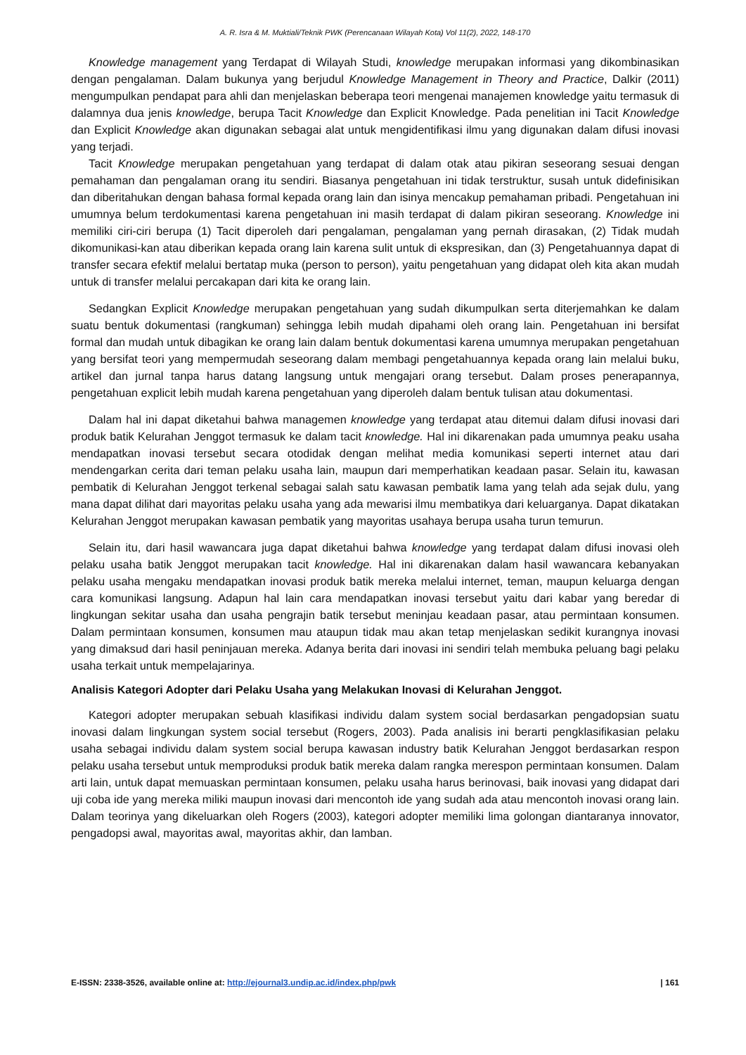A. R. Isra & M. Muktiali/Teknik PWK (Perencanaan Wilayah Kota) Vol 11(2), 2022, 148-170
Knowledge management yang Terdapat di Wilayah Studi, knowledge merupakan informasi yang dikombinasikan dengan pengalaman. Dalam bukunya yang berjudul Knowledge Management in Theory and Practice, Dalkir (2011) mengumpulkan pendapat para ahli dan menjelaskan beberapa teori mengenai manajemen knowledge yaitu termasuk di dalamnya dua jenis knowledge, berupa Tacit Knowledge dan Explicit Knowledge. Pada penelitian ini Tacit Knowledge dan Explicit Knowledge akan digunakan sebagai alat untuk mengidentifikasi ilmu yang digunakan dalam difusi inovasi yang terjadi.
Tacit Knowledge merupakan pengetahuan yang terdapat di dalam otak atau pikiran seseorang sesuai dengan pemahaman dan pengalaman orang itu sendiri. Biasanya pengetahuan ini tidak terstruktur, susah untuk didefinisikan dan diberitahukan dengan bahasa formal kepada orang lain dan isinya mencakup pemahaman pribadi. Pengetahuan ini umumnya belum terdokumentasi karena pengetahuan ini masih terdapat di dalam pikiran seseorang. Knowledge ini memiliki ciri-ciri berupa (1) Tacit diperoleh dari pengalaman, pengalaman yang pernah dirasakan, (2) Tidak mudah dikomunikasi-kan atau diberikan kepada orang lain karena sulit untuk di ekspresikan, dan (3) Pengetahuannya dapat di transfer secara efektif melalui bertatap muka (person to person), yaitu pengetahuan yang didapat oleh kita akan mudah untuk di transfer melalui percakapan dari kita ke orang lain.
Sedangkan Explicit Knowledge merupakan pengetahuan yang sudah dikumpulkan serta diterjemahkan ke dalam suatu bentuk dokumentasi (rangkuman) sehingga lebih mudah dipahami oleh orang lain. Pengetahuan ini bersifat formal dan mudah untuk dibagikan ke orang lain dalam bentuk dokumentasi karena umumnya merupakan pengetahuan yang bersifat teori yang mempermudah seseorang dalam membagi pengetahuannya kepada orang lain melalui buku, artikel dan jurnal tanpa harus datang langsung untuk mengajari orang tersebut. Dalam proses penerapannya, pengetahuan explicit lebih mudah karena pengetahuan yang diperoleh dalam bentuk tulisan atau dokumentasi.
Dalam hal ini dapat diketahui bahwa managemen knowledge yang terdapat atau ditemui dalam difusi inovasi dari produk batik Kelurahan Jenggot termasuk ke dalam tacit knowledge. Hal ini dikarenakan pada umumnya peaku usaha mendapatkan inovasi tersebut secara otodidak dengan melihat media komunikasi seperti internet atau dari mendengarkan cerita dari teman pelaku usaha lain, maupun dari memperhatikan keadaan pasar. Selain itu, kawasan pembatik di Kelurahan Jenggot terkenal sebagai salah satu kawasan pembatik lama yang telah ada sejak dulu, yang mana dapat dilihat dari mayoritas pelaku usaha yang ada mewarisi ilmu membatikya dari keluarganya. Dapat dikatakan Kelurahan Jenggot merupakan kawasan pembatik yang mayoritas usahaya berupa usaha turun temurun.
Selain itu, dari hasil wawancara juga dapat diketahui bahwa knowledge yang terdapat dalam difusi inovasi oleh pelaku usaha batik Jenggot merupakan tacit knowledge. Hal ini dikarenakan dalam hasil wawancara kebanyakan pelaku usaha mengaku mendapatkan inovasi produk batik mereka melalui internet, teman, maupun keluarga dengan cara komunikasi langsung. Adapun hal lain cara mendapatkan inovasi tersebut yaitu dari kabar yang beredar di lingkungan sekitar usaha dan usaha pengrajin batik tersebut meninjau keadaan pasar, atau permintaan konsumen. Dalam permintaan konsumen, konsumen mau ataupun tidak mau akan tetap menjelaskan sedikit kurangnya inovasi yang dimaksud dari hasil peninjauan mereka. Adanya berita dari inovasi ini sendiri telah membuka peluang bagi pelaku usaha terkait untuk mempelajarinya.
Analisis Kategori Adopter dari Pelaku Usaha yang Melakukan Inovasi di Kelurahan Jenggot.
Kategori adopter merupakan sebuah klasifikasi individu dalam system social berdasarkan pengadopsian suatu inovasi dalam lingkungan system social tersebut (Rogers, 2003). Pada analisis ini berarti pengklasifikasian pelaku usaha sebagai individu dalam system social berupa kawasan industry batik Kelurahan Jenggot berdasarkan respon pelaku usaha tersebut untuk memproduksi produk batik mereka dalam rangka merespon permintaan konsumen. Dalam arti lain, untuk dapat memuaskan permintaan konsumen, pelaku usaha harus berinovasi, baik inovasi yang didapat dari uji coba ide yang mereka miliki maupun inovasi dari mencontoh ide yang sudah ada atau mencontoh inovasi orang lain. Dalam teorinya yang dikeluarkan oleh Rogers (2003), kategori adopter memiliki lima golongan diantaranya innovator, pengadopsi awal, mayoritas awal, mayoritas akhir, dan lamban.
E-ISSN: 2338-3526, available online at: http://ejournal3.undip.ac.id/index.php/pwk | 161